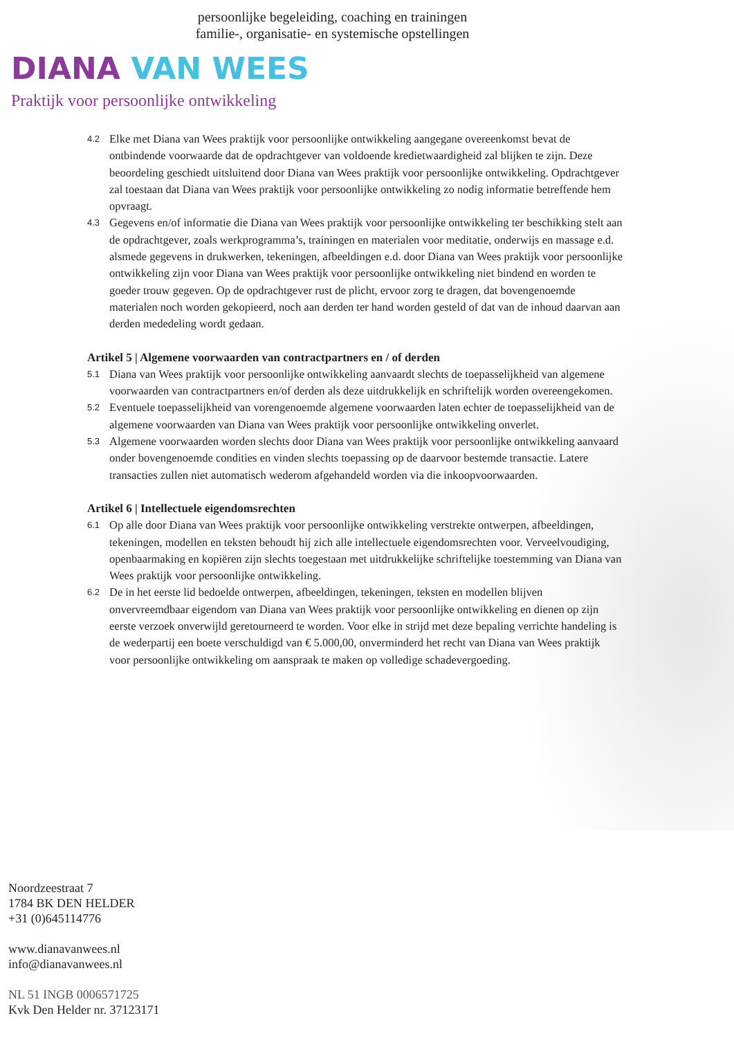persoonlijke begeleiding, coaching en trainingen
familie-, organisatie- en systemische opstellingen
DIANA VAN WEES
Praktijk voor persoonlijke ontwikkeling
4.2 Elke met Diana van Wees praktijk voor persoonlijke ontwikkeling aangegane overeenkomst bevat de ontbindende voorwaarde dat de opdrachtgever van voldoende kredietwaardigheid zal blijken te zijn. Deze beoordeling geschiedt uitsluitend door Diana van Wees praktijk voor persoonlijke ontwikkeling. Opdrachtgever zal toestaan dat Diana van Wees praktijk voor persoonlijke ontwikkeling zo nodig informatie betreffende hem opvraagt.
4.3 Gegevens en/of informatie die Diana van Wees praktijk voor persoonlijke ontwikkeling ter beschikking stelt aan de opdrachtgever, zoals werkprogramma’s, trainingen en materialen voor meditatie, onderwijs en massage e.d. alsmede gegevens in drukwerken, tekeningen, afbeeldingen e.d. door Diana van Wees praktijk voor persoonlijke ontwikkeling zijn voor Diana van Wees praktijk voor persoonlijke ontwikkeling niet bindend en worden te goeder trouw gegeven. Op de opdrachtgever rust de plicht, ervoor zorg te dragen, dat bovengenoemde materialen noch worden gekopieerd, noch aan derden ter hand worden gesteld of dat van de inhoud daarvan aan derden mededeling wordt gedaan.
Artikel 5 | Algemene voorwaarden van contractpartners en / of derden
5.1 Diana van Wees praktijk voor persoonlijke ontwikkeling aanvaardt slechts de toepasselijkheid van algemene voorwaarden van contractpartners en/of derden als deze uitdrukkelijk en schriftelijk worden overeengekomen.
5.2 Eventuele toepasselijkheid van vorengenoemde algemene voorwaarden laten echter de toepasselijkheid van de algemene voorwaarden van Diana van Wees praktijk voor persoonlijke ontwikkeling onverlet.
5.3 Algemene voorwaarden worden slechts door Diana van Wees praktijk voor persoonlijke ontwikkeling aanvaard onder bovengenoemde condities en vinden slechts toepassing op de daarvoor bestemde transactie. Latere transacties zullen niet automatisch wederom afgehandeld worden via die inkoopvoorwaarden.
Artikel 6 | Intellectuele eigendomsrechten
6.1 Op alle door Diana van Wees praktijk voor persoonlijke ontwikkeling verstrekte ontwerpen, afbeeldingen, tekeningen, modellen en teksten behoudt hij zich alle intellectuele eigendomsrechten voor. Verveelvoudiging, openbaarmaking en kopiëren zijn slechts toegestaan met uitdrukkelijke schriftelijke toestemming van Diana van Wees praktijk voor persoonlijke ontwikkeling.
6.2 De in het eerste lid bedoelde ontwerpen, afbeeldingen, tekeningen, teksten en modellen blijven onvervreemdbaar eigendom van Diana van Wees praktijk voor persoonlijke ontwikkeling en dienen op zijn eerste verzoek onverwijld geretourneerd te worden. Voor elke in strijd met deze bepaling verrichte handeling is de wederpartij een boete verschuldigd van € 5.000,00, onverminderd het recht van Diana van Wees praktijk voor persoonlijke ontwikkeling om aanspraak te maken op volledige schadevergoeding.
Noordzeestraat 7
1784 BK DEN HELDER
+31 (0)645114776
www.dianavanwees.nl
info@dianavanwees.nl
NL 51 INGB 0006571725
Kvk Den Helder nr. 37123171